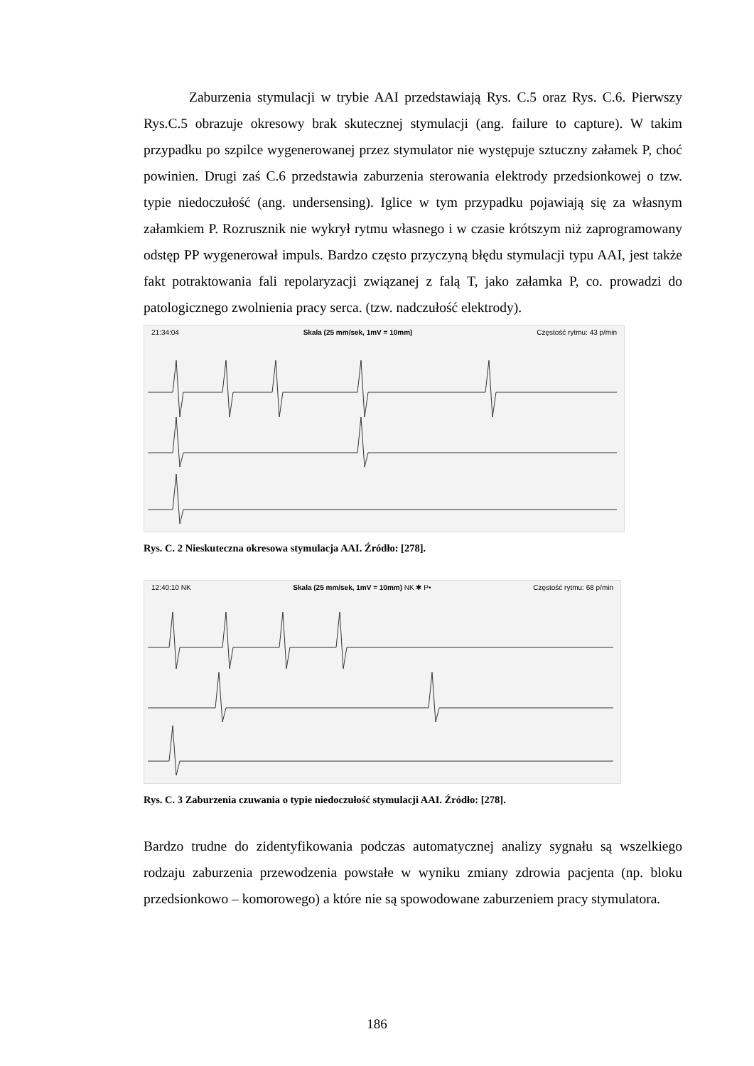Zaburzenia stymulacji w trybie AAI przedstawiają Rys. C.5 oraz Rys. C.6. Pierwszy Rys.C.5 obrazuje okresowy brak skutecznej stymulacji (ang. failure to capture). W takim przypadku po szpilce wygenerowanej przez stymulator nie występuje sztuczny załamek P, choć powinien. Drugi zaś C.6 przedstawia zaburzenia sterowania elektrody przedsionkowej o tzw. typie niedoczułość (ang. undersensing). Iglice w tym przypadku pojawiają się za własnym załamkiem P. Rozrusznik nie wykrył rytmu własnego i w czasie krótszym niż zaprogramowany odstęp PP wygenerował impuls. Bardzo często przyczyną błędu stymulacji typu AAI, jest także fakt potraktowania fali repolaryzacji związanej z falą T, jako załamka P, co. prowadzi do patologicznego zwolnienia pracy serca. (tzw. nadczułość elektrody).
21:34:04 Skala (25 mm/sek, 1mV = 10mm) Częstość rytmu: 43 p/min
Rys. C. 2 Nieskuteczna okresowa stymulacja AAI. Źródło: [278].
12:40:10 NK Skala (25 mm/sek, 1mV = 10mm) NK ✱ P• Częstość rytmu: 68 p/min
Rys. C. 3 Zaburzenia czuwania o typie niedoczułość stymulacji AAI. Źródło: [278].
Bardzo trudne do zidentyfikowania podczas automatycznej analizy sygnału są wszelkiego rodzaju zaburzenia przewodzenia powstałe w wyniku zmiany zdrowia pacjenta (np. bloku przedsionkowo – komorowego) a które nie są spowodowane zaburzeniem pracy stymulatora.
186